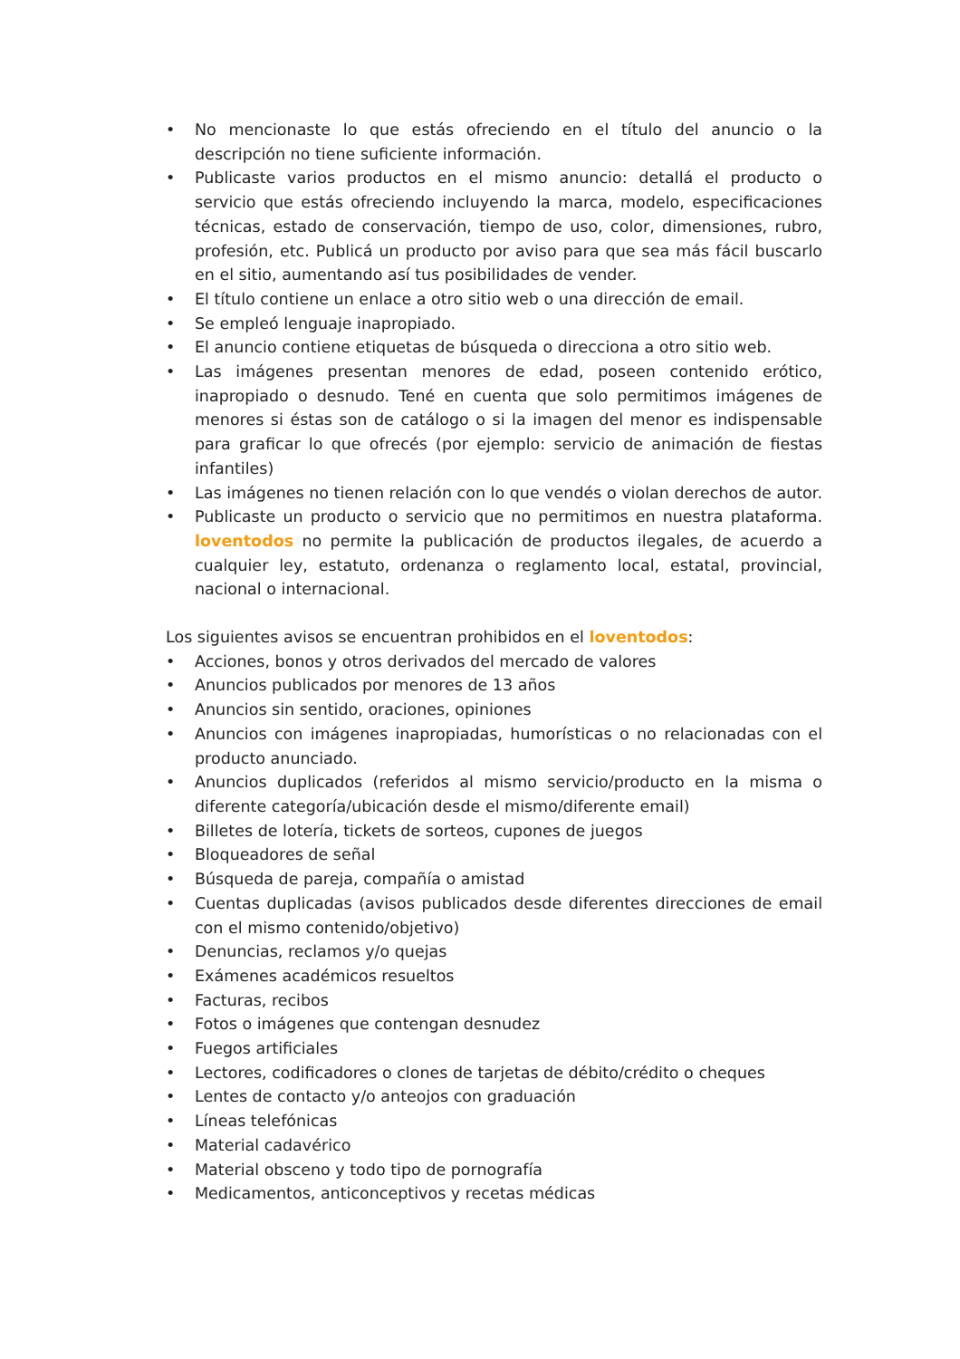• No mencionaste lo que estás ofreciendo en el título del anuncio o la descripción no tiene suficiente información.
• Publicaste varios productos en el mismo anuncio: detallá el producto o servicio que estás ofreciendo incluyendo la marca, modelo, especificaciones técnicas, estado de conservación, tiempo de uso, color, dimensiones, rubro, profesión, etc. Publicá un producto por aviso para que sea más fácil buscarlo en el sitio, aumentando así tus posibilidades de vender.
• El título contiene un enlace a otro sitio web o una dirección de email.
• Se empleó lenguaje inapropiado.
• El anuncio contiene etiquetas de búsqueda o direcciona a otro sitio web.
• Las imágenes presentan menores de edad, poseen contenido erótico, inapropiado o desnudo. Tené en cuenta que solo permitimos imágenes de menores si éstas son de catálogo o si la imagen del menor es indispensable para graficar lo que ofrecés (por ejemplo: servicio de animación de fiestas infantiles)
• Las imágenes no tienen relación con lo que vendés o violan derechos de autor.
• Publicaste un producto o servicio que no permitimos en nuestra plataforma. loventodos no permite la publicación de productos ilegales, de acuerdo a cualquier ley, estatuto, ordenanza o reglamento local, estatal, provincial, nacional o internacional.
Los siguientes avisos se encuentran prohibidos en el loventodos:
• Acciones, bonos y otros derivados del mercado de valores
• Anuncios publicados por menores de 13 años
• Anuncios sin sentido, oraciones, opiniones
• Anuncios con imágenes inapropiadas, humorísticas o no relacionadas con el producto anunciado.
• Anuncios duplicados (referidos al mismo servicio/producto en la misma o diferente categoría/ubicación desde el mismo/diferente email)
• Billetes de lotería, tickets de sorteos, cupones de juegos
• Bloqueadores de señal
• Búsqueda de pareja, compañía o amistad
• Cuentas duplicadas (avisos publicados desde diferentes direcciones de email con el mismo contenido/objetivo)
• Denuncias, reclamos y/o quejas
• Exámenes académicos resueltos
• Facturas, recibos
• Fotos o imágenes que contengan desnudez
• Fuegos artificiales
• Lectores, codificadores o clones de tarjetas de débito/crédito o cheques
• Lentes de contacto y/o anteojos con graduación
• Líneas telefónicas
• Material cadavérico
• Material obsceno y todo tipo de pornografía
• Medicamentos, anticonceptivos y recetas médicas